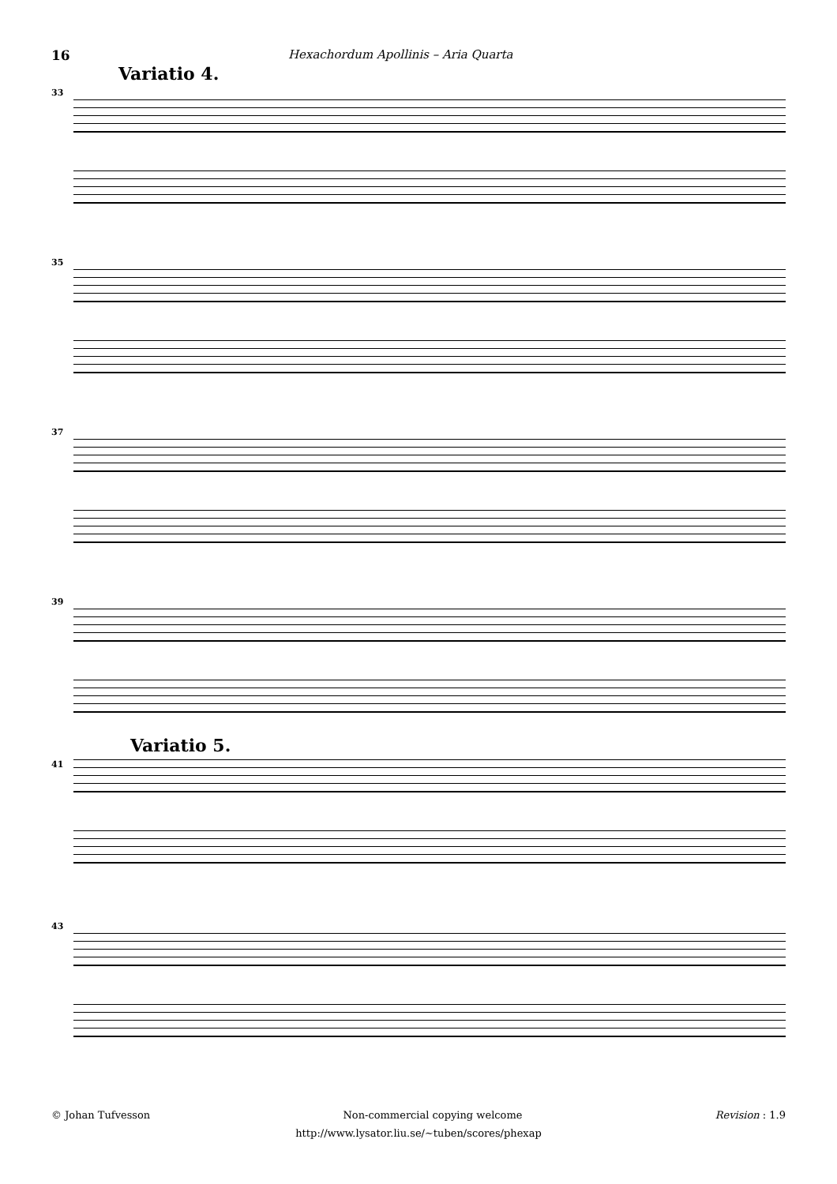16 Hexachordum Apollinis – Aria Quarta
Variatio 4.
33
35
37
39
Variatio 5.
41
43
© Johan Tufvesson Non-commercial copying welcome Revision : 1.9
http://www.lysator.liu.se/∼tuben/scores/phexap